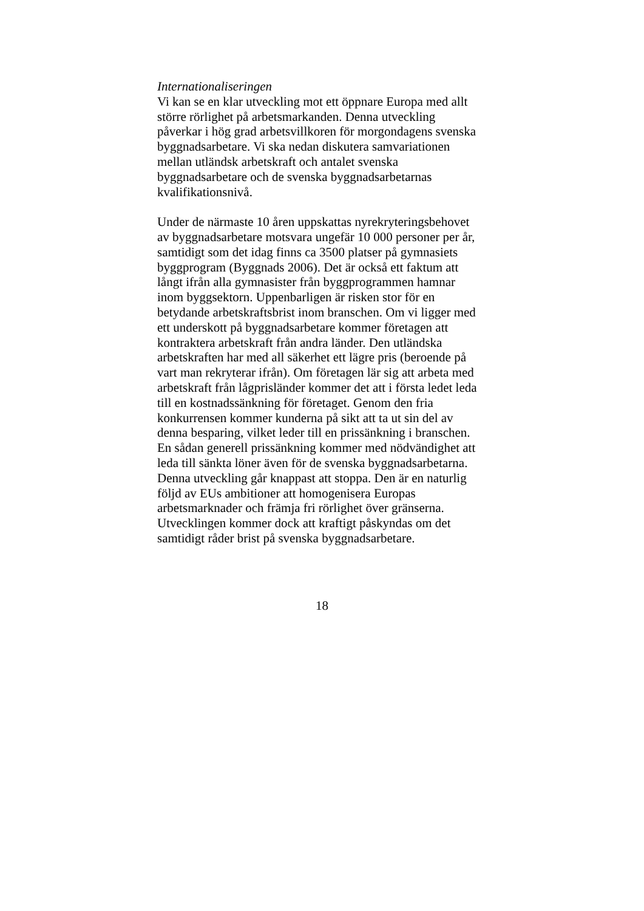Internationaliseringen
Vi kan se en klar utveckling mot ett öppnare Europa med allt
större rörlighet på arbetsmarkanden. Denna utveckling
påverkar i hög grad arbetsvillkoren för morgondagens svenska
byggnadsarbetare. Vi ska nedan diskutera samvariationen
mellan utländsk arbetskraft och antalet svenska
byggnadsarbetare och de svenska byggnadsarbetarnas
kvalifikationsnivå.
Under de närmaste 10 åren uppskattas nyrekryteringsbehovet
av byggnadsarbetare motsvara ungefär 10 000 personer per år,
samtidigt som det idag finns ca 3500 platser på gymnasiets
byggprogram (Byggnads 2006). Det är också ett faktum att
långt ifrån alla gymnasister från byggprogrammen hamnar
inom byggsektorn. Uppenbarligen är risken stor för en
betydande arbetskraftsbrist inom branschen. Om vi ligger med
ett underskott på byggnadsarbetare kommer företagen att
kontraktera arbetskraft från andra länder. Den utländska
arbetskraften har med all säkerhet ett lägre pris (beroende på
vart man rekryterar ifrån). Om företagen lär sig att arbeta med
arbetskraft från lågprisländer kommer det att i första ledet leda
till en kostnadssänkning för företaget. Genom den fria
konkurrensen kommer kunderna på sikt att ta ut sin del av
denna besparing, vilket leder till en prissänkning i branschen.
En sådan generell prissänkning kommer med nödvändighet att
leda till sänkta löner även för de svenska byggnadsarbetarna.
Denna utveckling går knappast att stoppa. Den är en naturlig
följd av EUs ambitioner att homogenisera Europas
arbetsmarknader och främja fri rörlighet över gränserna.
Utvecklingen kommer dock att kraftigt påskyndas om det
samtidigt råder brist på svenska byggnadsarbetare.
18